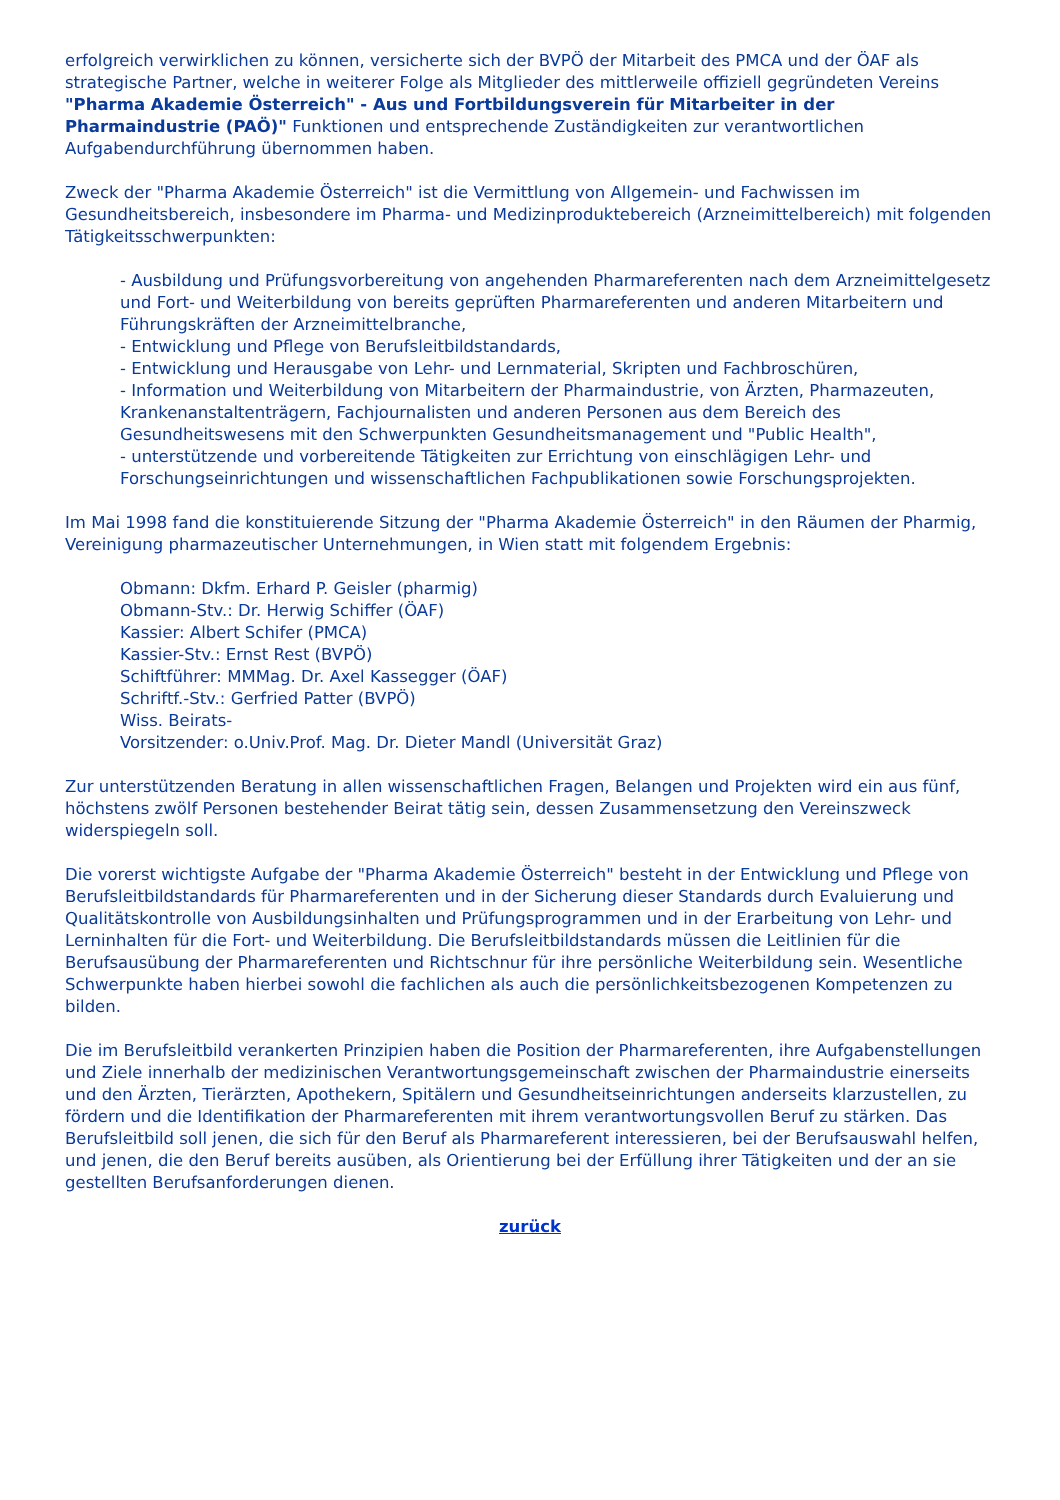erfolgreich verwirklichen zu können, versicherte sich der BVPÖ der Mitarbeit des PMCA und der ÖAF als strategische Partner, welche in weiterer Folge als Mitglieder des mittlerweile offiziell gegründeten Vereins "Pharma Akademie Österreich" - Aus und Fortbildungsverein für Mitarbeiter in der Pharmaindustrie (PAÖ)" Funktionen und entsprechende Zuständigkeiten zur verantwortlichen Aufgabendurchführung übernommen haben.
Zweck der "Pharma Akademie Österreich" ist die Vermittlung von Allgemein- und Fachwissen im Gesundheitsbereich, insbesondere im Pharma- und Medizinproduktebereich (Arzneimittelbereich) mit folgenden Tätigkeitsschwerpunkten:
- Ausbildung und Prüfungsvorbereitung von angehenden Pharmareferenten nach dem Arzneimittelgesetz und Fort- und Weiterbildung von bereits geprüften Pharmareferenten und anderen Mitarbeitern und Führungskräften der Arzneimittelbranche,
- Entwicklung und Pflege von Berufsleitbildstandards,
- Entwicklung und Herausgabe von Lehr- und Lernmaterial, Skripten und Fachbroschüren,
- Information und Weiterbildung von Mitarbeitern der Pharmaindustrie, von Ärzten, Pharmazeuten, Krankenanstaltenträgern, Fachjournalisten und anderen Personen aus dem Bereich des Gesundheitswesens mit den Schwerpunkten Gesundheitsmanagement und "Public Health",
- unterstützende und vorbereitende Tätigkeiten zur Errichtung von einschlägigen Lehr- und Forschungseinrichtungen und wissenschaftlichen Fachpublikationen sowie Forschungsprojekten.
Im Mai 1998 fand die konstituierende Sitzung der "Pharma Akademie Österreich" in den Räumen der Pharmig, Vereinigung pharmazeutischer Unternehmungen, in Wien statt mit folgendem Ergebnis:
Obmann: Dkfm. Erhard P. Geisler (pharmig)
Obmann-Stv.: Dr. Herwig Schiffer (ÖAF)
Kassier: Albert Schifer (PMCA)
Kassier-Stv.: Ernst Rest (BVPÖ)
Schiftführer: MMMag. Dr. Axel Kassegger (ÖAF)
Schriftf.-Stv.: Gerfried Patter (BVPÖ)
Wiss. Beirats-
Vorsitzender: o.Univ.Prof. Mag. Dr. Dieter Mandl (Universität Graz)
Zur unterstützenden Beratung in allen wissenschaftlichen Fragen, Belangen und Projekten wird ein aus fünf, höchstens zwölf Personen bestehender Beirat tätig sein, dessen Zusammensetzung den Vereinszweck widerspiegeln soll.
Die vorerst wichtigste Aufgabe der "Pharma Akademie Österreich" besteht in der Entwicklung und Pflege von Berufsleitbildstandards für Pharmareferenten und in der Sicherung dieser Standards durch Evaluierung und Qualitätskontrolle von Ausbildungsinhalten und Prüfungsprogrammen und in der Erarbeitung von Lehr- und Lerninhalten für die Fort- und Weiterbildung. Die Berufsleitbildstandards müssen die Leitlinien für die Berufsausübung der Pharmareferenten und Richtschnur für ihre persönliche Weiterbildung sein. Wesentliche Schwerpunkte haben hierbei sowohl die fachlichen als auch die persönlichkeitsbezogenen Kompetenzen zu bilden.
Die im Berufsleitbild verankerten Prinzipien haben die Position der Pharmareferenten, ihre Aufgabenstellungen und Ziele innerhalb der medizinischen Verantwortungsgemeinschaft zwischen der Pharmaindustrie einerseits und den Ärzten, Tierärzten, Apothekern, Spitälern und Gesundheitseinrichtungen anderseits klarzustellen, zu fördern und die Identifikation der Pharmareferenten mit ihrem verantwortungsvollen Beruf zu stärken. Das Berufsleitbild soll jenen, die sich für den Beruf als Pharmareferent interessieren, bei der Berufsauswahl helfen, und jenen, die den Beruf bereits ausüben, als Orientierung bei der Erfüllung ihrer Tätigkeiten und der an sie gestellten Berufsanforderungen dienen.
zurück